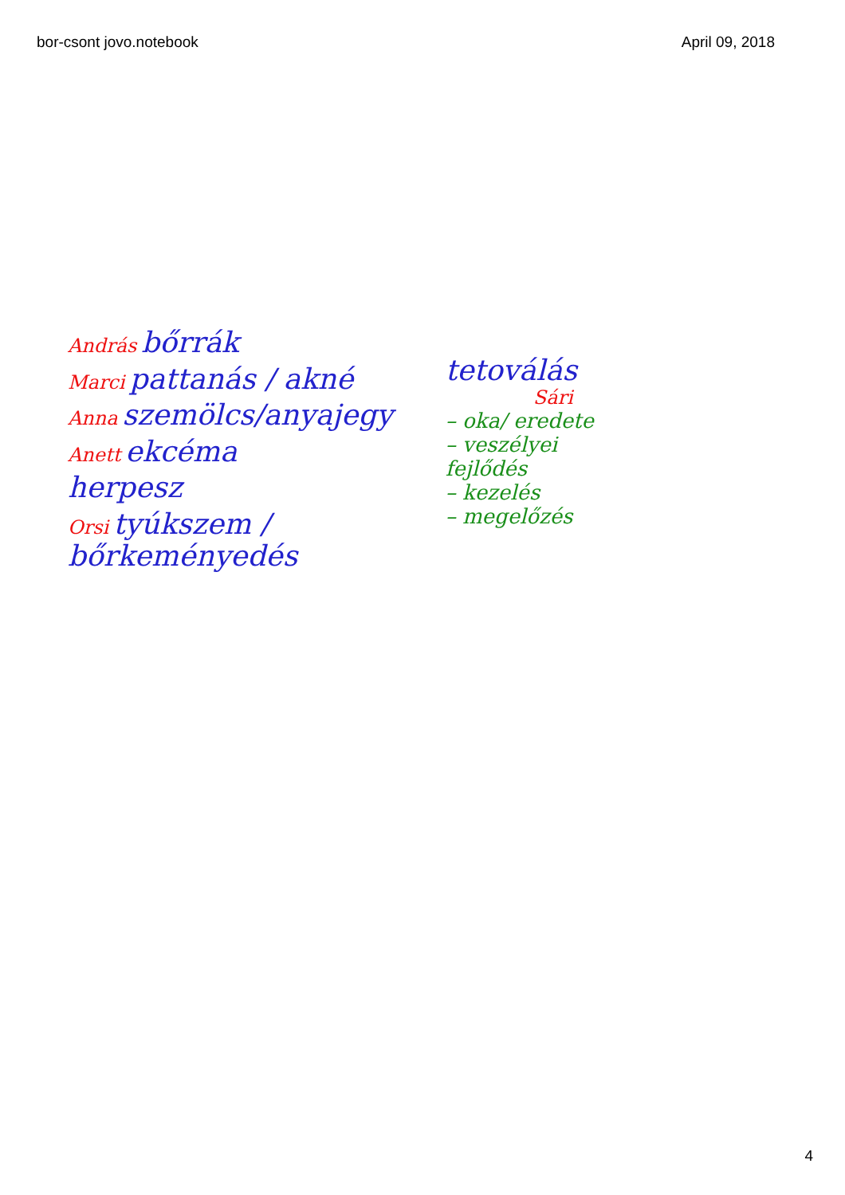bor-csont jovo.notebook April 09, 2018
András bőrrák
Marci pattanás / akné
Anna szemölcs/anyajegy
Anett ekcéma
herpesz
Orsi tyúkszem / bőrkeményedés
tetoválás
Sári
– oka/ eredete
– veszélyei fejlődés
– kezelés
– megelőzés
4